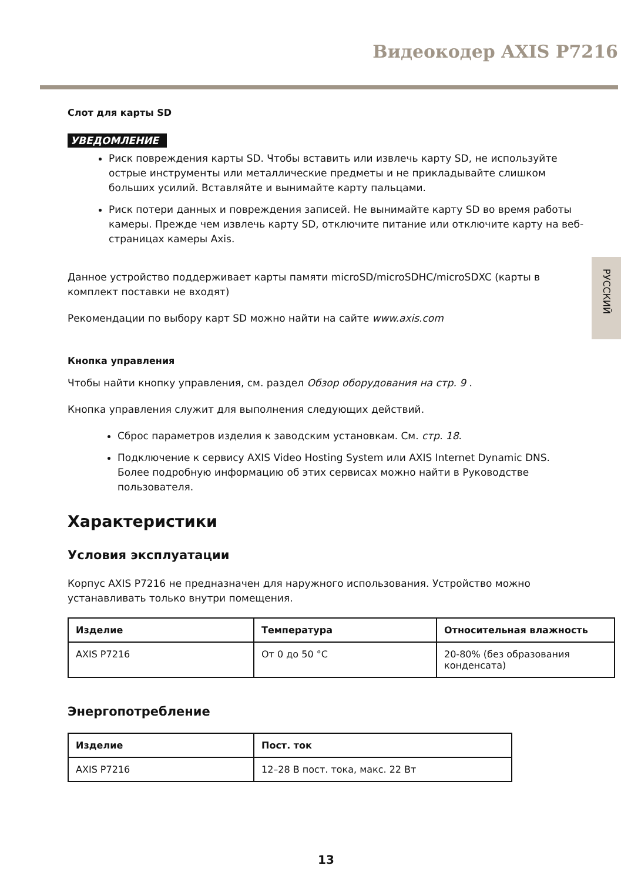Видеокодер AXIS P7216
РУССКИЙ
Слот для карты SD
УВЕДОМЛЕНИЕ
Риск повреждения карты SD. Чтобы вставить или извлечь карту SD, не используйте острые инструменты или металлические предметы и не прикладывайте слишком больших усилий. Вставляйте и вынимайте карту пальцами.
Риск потери данных и повреждения записей. Не вынимайте карту SD во время работы камеры. Прежде чем извлечь карту SD, отключите питание или отключите карту на веб-страницах камеры Axis.
Данное устройство поддерживает карты памяти microSD/microSDHC/microSDXC (карты в комплект поставки не входят)
Рекомендации по выбору карт SD можно найти на сайте www.axis.com
Кнопка управления
Чтобы найти кнопку управления, см. раздел Обзор оборудования на стр. 9 .
Кнопка управления служит для выполнения следующих действий.
Сброс параметров изделия к заводским установкам. См. стр. 18.
Подключение к сервису AXIS Video Hosting System или AXIS Internet Dynamic DNS. Более подробную информацию об этих сервисах можно найти в Руководстве пользователя.
Характеристики
Условия эксплуатации
Корпус AXIS P7216 не предназначен для наружного использования. Устройство можно устанавливать только внутри помещения.
| Изделие | Температура | Относительная влажность |
| --- | --- | --- |
| AXIS P7216 | От 0 до 50 °C | 20-80% (без образования конденсата) |
Энергопотребление
| Изделие | Пост. ток |
| --- | --- |
| AXIS P7216 | 12–28 В пост. тока, макс. 22 Вт |
13